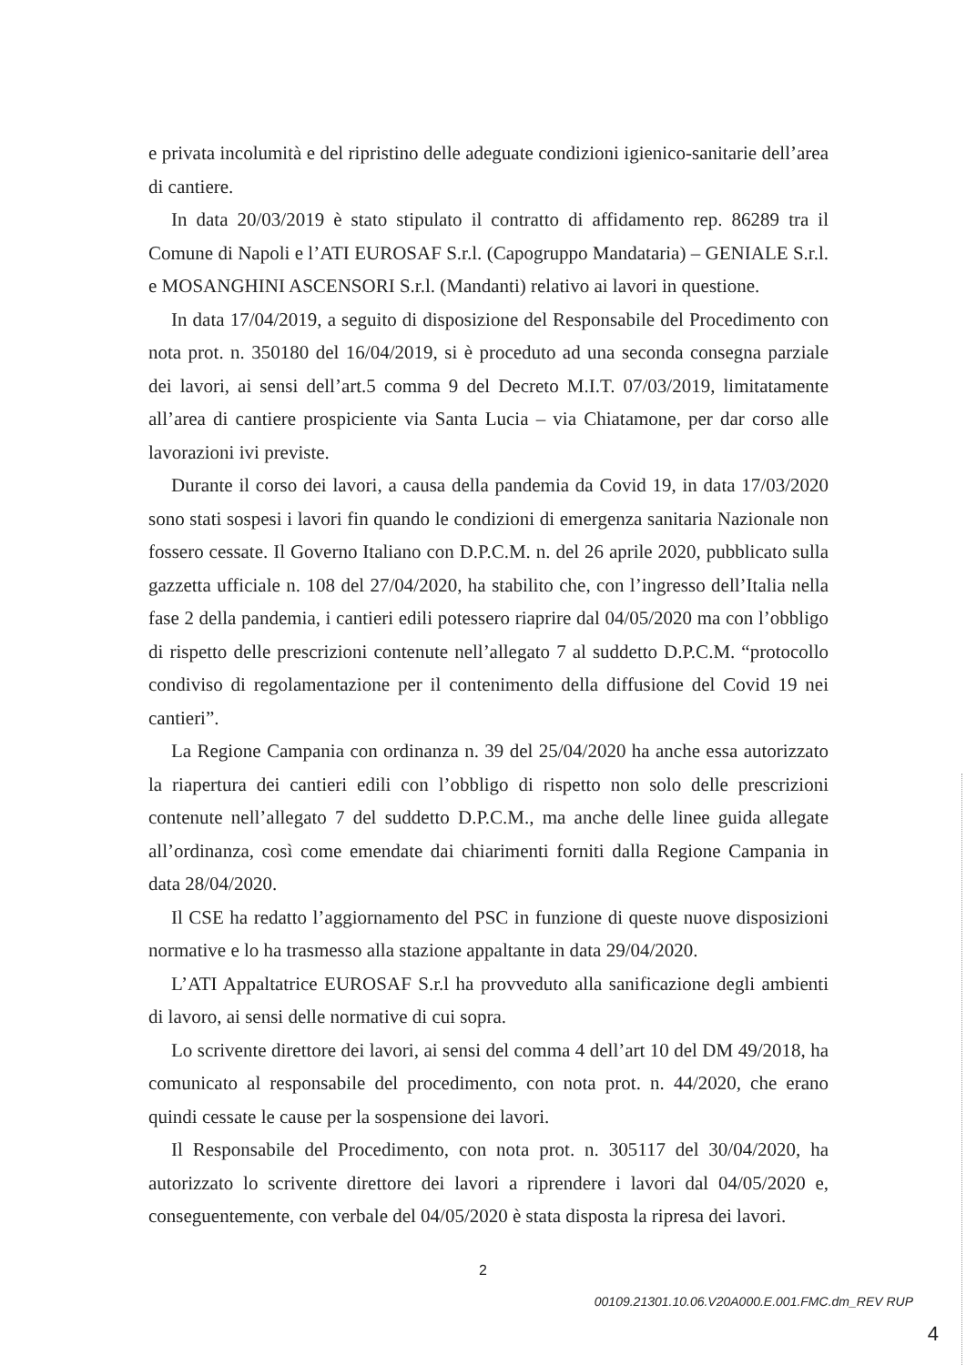e privata incolumità e del ripristino delle adeguate condizioni igienico-sanitarie dell’area di cantiere.
In data 20/03/2019 è stato stipulato il contratto di affidamento rep. 86289 tra il Comune di Napoli e l’ATI EUROSAF S.r.l. (Capogruppo Mandataria) – GENIALE S.r.l. e MOSANGHINI ASCENSORI S.r.l. (Mandanti) relativo ai lavori in questione.
In data 17/04/2019, a seguito di disposizione del Responsabile del Procedimento con nota prot. n. 350180 del 16/04/2019, si è proceduto ad una seconda consegna parziale dei lavori, ai sensi dell’art.5 comma 9 del Decreto M.I.T. 07/03/2019, limitatamente all’area di cantiere prospiciente via Santa Lucia – via Chiatamone, per dar corso alle lavorazioni ivi previste.
Durante il corso dei lavori, a causa della pandemia da Covid 19, in data 17/03/2020 sono stati sospesi i lavori fin quando le condizioni di emergenza sanitaria Nazionale non fossero cessate. Il Governo Italiano con D.P.C.M. n. del 26 aprile 2020, pubblicato sulla gazzetta ufficiale n. 108 del 27/04/2020, ha stabilito che, con l’ingresso dell’Italia nella fase 2 della pandemia, i cantieri edili potessero riaprire dal 04/05/2020 ma con l’obbligo di rispetto delle prescrizioni contenute nell’allegato 7 al suddetto D.P.C.M. “protocollo condiviso di regolamentazione per il contenimento della diffusione del Covid 19 nei cantieri”.
La Regione Campania con ordinanza n. 39 del 25/04/2020 ha anche essa autorizzato la riapertura dei cantieri edili con l’obbligo di rispetto non solo delle prescrizioni contenute nell’allegato 7 del suddetto D.P.C.M., ma anche delle linee guida allegate all’ordinanza, così come emendate dai chiarimenti forniti dalla Regione Campania in data 28/04/2020.
Il CSE ha redatto l’aggiornamento del PSC in funzione di queste nuove disposizioni normative e lo ha trasmesso alla stazione appaltante in data 29/04/2020.
L’ATI Appaltatrice EUROSAF S.r.l ha provveduto alla sanificazione degli ambienti di lavoro, ai sensi delle normative di cui sopra.
Lo scrivente direttore dei lavori, ai sensi del comma 4 dell’art 10 del DM 49/2018, ha comunicato al responsabile del procedimento, con nota prot. n. 44/2020, che erano quindi cessate le cause per la sospensione dei lavori.
Il Responsabile del Procedimento, con nota prot. n. 305117 del 30/04/2020, ha autorizzato lo scrivente direttore dei lavori a riprendere i lavori dal 04/05/2020 e, conseguentemente, con verbale del 04/05/2020 è stata disposta la ripresa dei lavori.
2
00109.21301.10.06.V20A000.E.001.FMC.dm_REV RUP
4